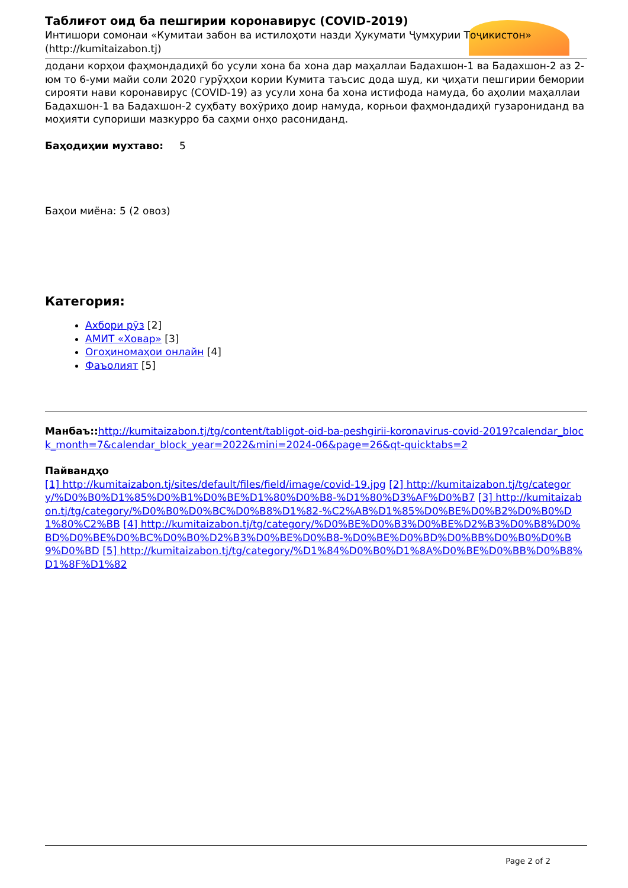Таблиғот оид ба пешгирии коронавирус (COVID-2019)
Интишори сомонаи «Кумитаи забон ва истилоҳоти назди Ҳукумати Ҷумҳурии Тоҷикистон» (http://kumitaizabon.tj)
додани корҳои фаҳмондадиҳӣ бо усули хона ба хона дар маҳаллаи Бадахшон-1 ва Бадахшон-2 аз 2-юм то 6-уми майи соли 2020 гурӯҳҳои кории Кумита таъсис дода шуд, ки ҷиҳати пешгирии бемории сирояти нави коронавирус (COVID-19) аз усули хона ба хона истифода намуда, бо аҳолии маҳаллаи Бадахшон-1 ва Бадахшон-2 суҳбату вохӯриҳо доир намуда, корњои фаҳмондадиҳӣ гузарониданд ва моҳияти супориши мазкурро ба саҳми онҳо расониданд.
Баҳодиҳии мухтаво: 5
Баҳои миёна: 5 (2 овоз)
Категория:
Ахбори рӯз [2]
АМИТ «Ховар» [3]
Огоҳиномаҳои онлайн [4]
Фаъолият [5]
Манбаъ:: http://kumitaizabon.tj/tg/content/tabligot-oid-ba-peshgirii-koronavirus-covid-2019?calendar_block_month=7&calendar_block_year=2022&mini=2024-06&page=26&qt-quicktabs=2
Пайвандҳо
[1] http://kumitaizabon.tj/sites/default/files/field/image/covid-19.jpg [2] http://kumitaizabon.tj/tg/category/%D0%B0%D1%85%D0%B1%D0%BE%D1%80%D0%B8-%D1%80%D3%AF%D0%B7 [3] http://kumitaizabon.tj/tg/category/%D0%B0%D0%BC%D0%B8%D1%82-%C2%AB%D1%85%D0%BE%D0%B2%D0%B0%D1%80%C2%BB [4] http://kumitaizabon.tj/tg/category/%D0%BE%D0%B3%D0%BE%D2%B3%D0%B8%D0%BD%D0%BE%D0%BC%D0%B0%D2%B3%D0%BE%D0%B8-%D0%BE%D0%BD%D0%BB%D0%B0%D0%B9%D0%BD [5] http://kumitaizabon.tj/tg/category/%D1%84%D0%B0%D1%8A%D0%BE%D0%BB%D0%B8%D1%8F%D1%82
Page 2 of 2